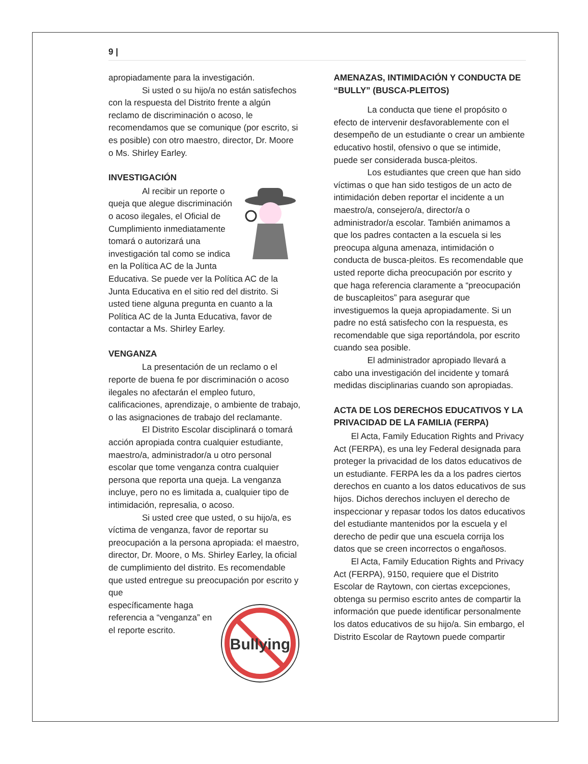9 |
apropiadamente para la investigación.
Si usted o su hijo/a no están satisfechos con la respuesta del Distrito frente a algún reclamo de discriminación o acoso, le recomendamos que se comunique (por escrito, si es posible) con otro maestro, director, Dr. Moore o Ms. Shirley Earley.
INVESTIGACIÓN
Al recibir un reporte o queja que alegue discriminación o acoso ilegales, el Oficial de Cumplimiento inmediatamente tomará o autorizará una investigación tal como se indica en la Política AC de la Junta Educativa. Se puede ver la Política AC de la Junta Educativa en el sitio red del distrito. Si usted tiene alguna pregunta en cuanto a la Política AC de la Junta Educativa, favor de contactar a Ms. Shirley Earley.
VENGANZA
La presentación de un reclamo o el reporte de buena fe por discriminación o acoso ilegales no afectarán el empleo futuro, calificaciones, aprendizaje, o ambiente de trabajo, o las asignaciones de trabajo del reclamante.
El Distrito Escolar disciplinará o tomará acción apropiada contra cualquier estudiante, maestro/a, administrador/a u otro personal escolar que tome venganza contra cualquier persona que reporta una queja. La venganza incluye, pero no es limitada a, cualquier tipo de intimidación, represalia, o acoso.
Si usted cree que usted, o su hijo/a, es víctima de venganza, favor de reportar su preocupación a la persona apropiada: el maestro, director, Dr. Moore, o Ms. Shirley Earley, la oficial de cumplimiento del distrito. Es recomendable que usted entregue su preocupación por escrito y que
Bullying
específicamente haga referencia a “venganza” en el reporte escrito.
AMENAZAS, INTIMIDACIÓN Y CONDUCTA DE “BULLY” (BUSCA-PLEITOS)
La conducta que tiene el propósito o efecto de intervenir desfavorablemente con el desempeño de un estudiante o crear un ambiente educativo hostil, ofensivo o que se intimide, puede ser considerada busca-pleitos.
Los estudiantes que creen que han sido víctimas o que han sido testigos de un acto de intimidación deben reportar el incidente a un maestro/a, consejero/a, director/a o administrador/a escolar. También animamos a que los padres contacten a la escuela si les preocupa alguna amenaza, intimidación o conducta de busca-pleitos. Es recomendable que usted reporte dicha preocupación por escrito y que haga referencia claramente a “preocupación de buscapleitos” para asegurar que investiguemos la queja apropiadamente. Si un padre no está satisfecho con la respuesta, es recomendable que siga reportándola, por escrito cuando sea posible.
El administrador apropiado llevará a cabo una investigación del incidente y tomará medidas disciplinarias cuando son apropiadas.
ACTA DE LOS DERECHOS EDUCATIVOS Y LA PRIVACIDAD DE LA FAMILIA (FERPA)
El Acta, Family Education Rights and Privacy Act (FERPA), es una ley Federal designada para proteger la privacidad de los datos educativos de un estudiante. FERPA les da a los padres ciertos derechos en cuanto a los datos educativos de sus hijos. Dichos derechos incluyen el derecho de inspeccionar y repasar todos los datos educativos del estudiante mantenidos por la escuela y el derecho de pedir que una escuela corrija los datos que se creen incorrectos o engañosos.
El Acta, Family Education Rights and Privacy Act (FERPA), 9150, requiere que el Distrito Escolar de Raytown, con ciertas excepciones, obtenga su permiso escrito antes de compartir la información que puede identificar personalmente los datos educativos de su hijo/a. Sin embargo, el Distrito Escolar de Raytown puede compartir